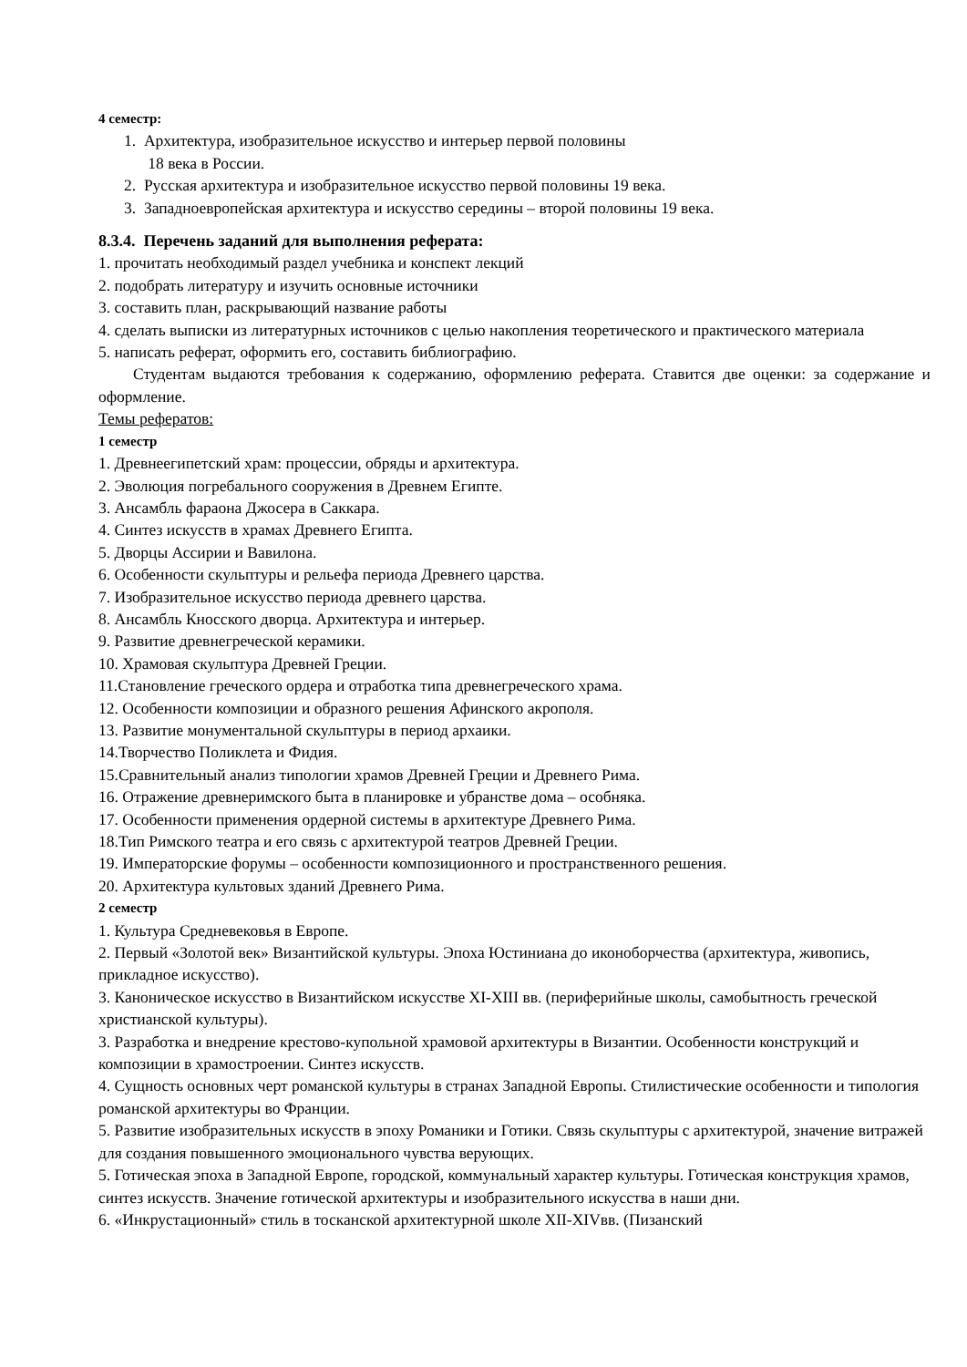4 семестр:
1. Архитектура, изобразительное искусство и интерьер первой половины
18 века в России.
2. Русская архитектура и изобразительное искусство первой половины 19 века.
3. Западноевропейская архитектура и искусство середины – второй половины 19 века.
8.3.4. Перечень заданий для выполнения реферата:
1. прочитать необходимый раздел учебника и конспект лекций
2. подобрать литературу и изучить основные источники
3. составить план, раскрывающий название работы
4. сделать выписки из литературных источников с целью накопления теоретического и практического материала
5. написать реферат, оформить его, составить библиографию.
Студентам выдаются требования к содержанию, оформлению реферата. Ставится две оценки: за содержание и оформление.
Темы рефератов:
1 семестр
1. Древнеегипетский храм: процессии, обряды и архитектура.
2. Эволюция погребального сооружения в Древнем Египте.
3. Ансамбль фараона Джосера в Саккара.
4. Синтез искусств в храмах Древнего Египта.
5. Дворцы Ассирии и Вавилона.
6. Особенности скульптуры и рельефа периода Древнего царства.
7. Изобразительное искусство периода древнего царства.
8. Ансамбль Кносского дворца. Архитектура и интерьер.
9. Развитие древнегреческой керамики.
10. Храмовая скульптура Древней Греции.
11.Становление греческого ордера и отработка типа древнегреческого храма.
12. Особенности композиции и образного решения Афинского акрополя.
13. Развитие монументальной скульптуры в период архаики.
14.Творчество Поликлета и Фидия.
15.Сравнительный анализ типологии храмов Древней Греции и Древнего Рима.
16. Отражение древнеримского быта в планировке и убранстве дома – особняка.
17. Особенности применения ордерной системы в архитектуре Древнего Рима.
18.Тип Римского театра и его связь с архитектурой театров Древней Греции.
19. Императорские форумы – особенности композиционного и пространственного решения.
20. Архитектура культовых зданий Древнего Рима.
2 семестр
1. Культура Средневековья в Европе.
2. Первый «Золотой век» Византийской культуры. Эпоха Юстиниана до иконоборчества (архитектура, живопись, прикладное искусство).
3. Каноническое искусство в Византийском искусстве XI-XIII вв. (периферийные школы, самобытность греческой христианской культуры).
3. Разработка и внедрение крестово-купольной храмовой архитектуры в Византии. Особенности конструкций и композиции в храмостроении. Синтез искусств.
4. Сущность основных черт романской культуры в странах Западной Европы. Стилистические особенности и типология романской архитектуры во Франции.
5. Развитие изобразительных искусств в эпоху Романики и Готики. Связь скульптуры с архитектурой, значение витражей для создания повышенного эмоционального чувства верующих.
5. Готическая эпоха в Западной Европе, городской, коммунальный характер культуры. Готическая конструкция храмов, синтез искусств. Значение готической архитектуры и изобразительного искусства в наши дни.
6. «Инкрустационный» стиль в тосканской архитектурной школе XII-XIVвв. (Пизанский